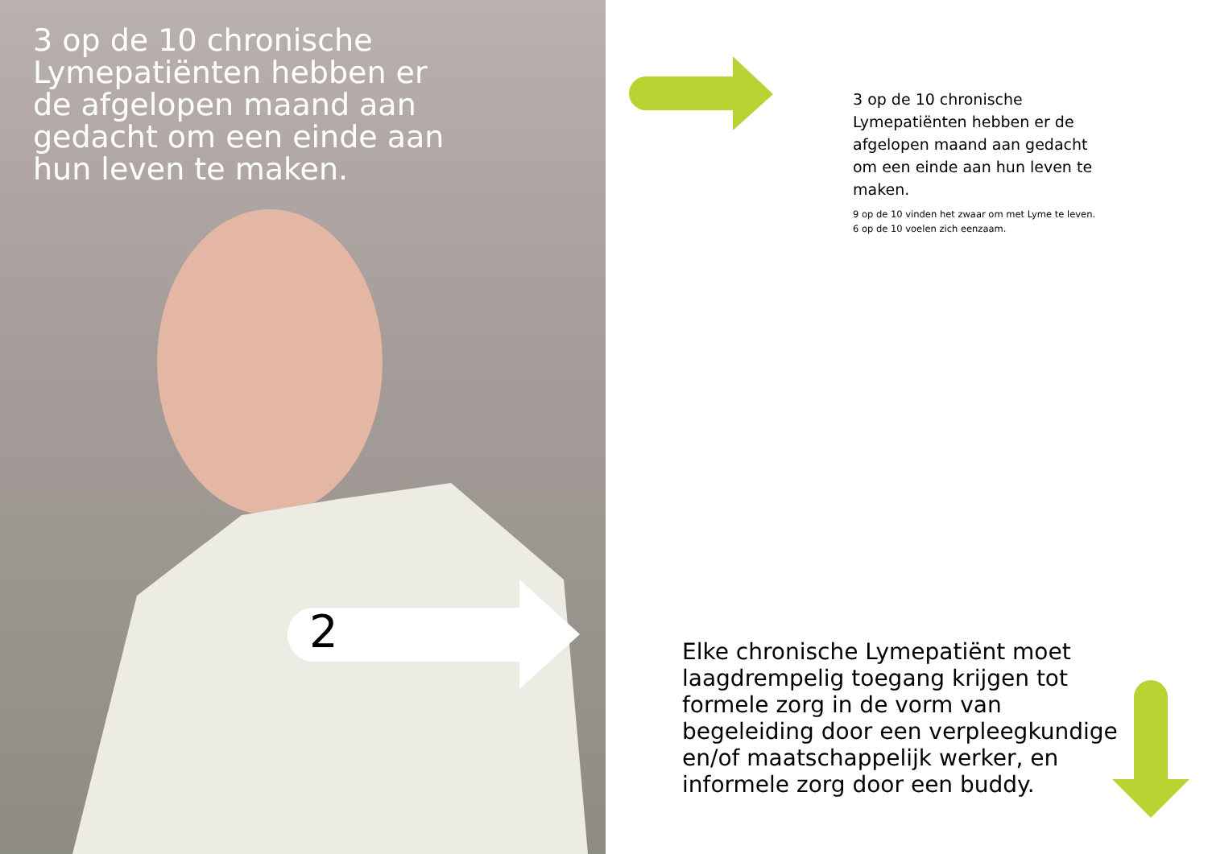3 op de 10 chronische Lymepatiënten hebben er de afgelopen maand aan gedacht om een einde aan hun leven te maken.
2
3 op de 10 chronische Lymepatiënten hebben er de afgelopen maand aan gedacht om een einde aan hun leven te maken.
9 op de 10 vinden het zwaar om met Lyme te leven.
6 op de 10 voelen zich eenzaam.
Elke chronische Lymepatiënt moet laagdrempelig toegang krijgen tot formele zorg in de vorm van begeleiding door een verpleegkundige en/of maatschappelijk werker, en informele zorg door een buddy.